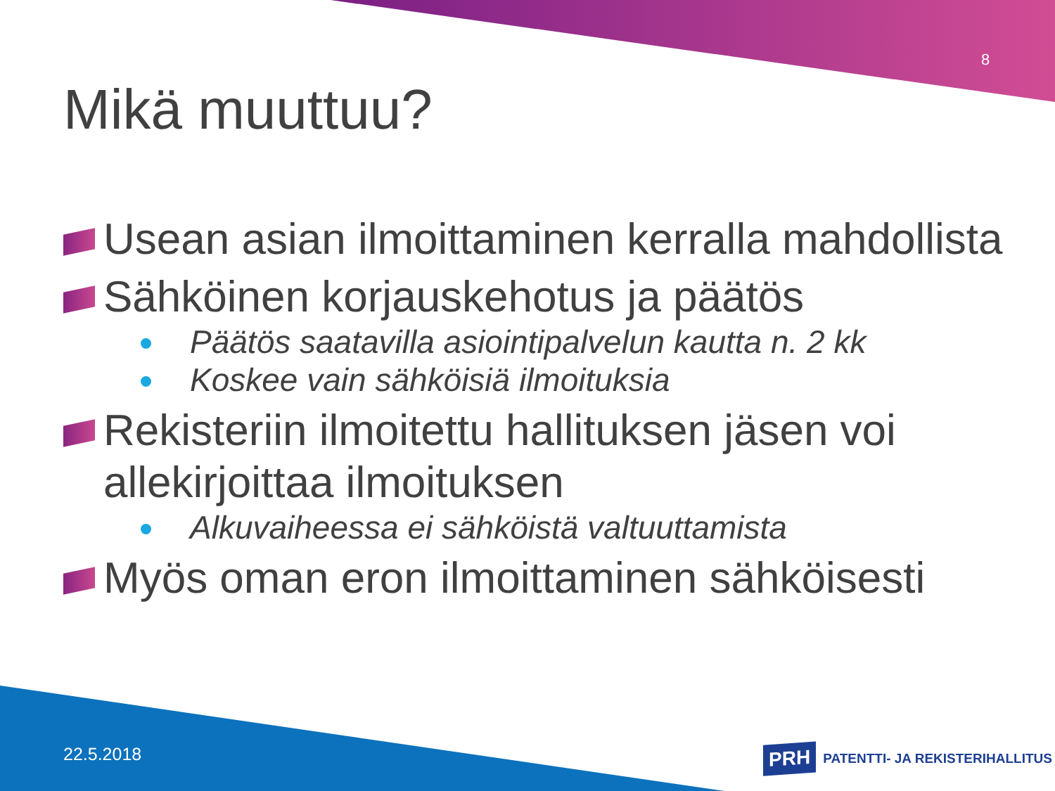8
Mikä muuttuu?
Usean asian ilmoittaminen kerralla mahdollista
Sähköinen korjauskehotus ja päätös
Päätös saatavilla asiointipalvelun kautta n. 2 kk
Koskee vain sähköisiä ilmoituksia
Rekisteriin ilmoitettu hallituksen jäsen voi allekirjoittaa ilmoituksen
Alkuvaiheessa ei sähköistä valtuuttamista
Myös oman eron ilmoittaminen sähköisesti
22.5.2018
PRH PATENTTI- JA REKISTERIHALLITUS